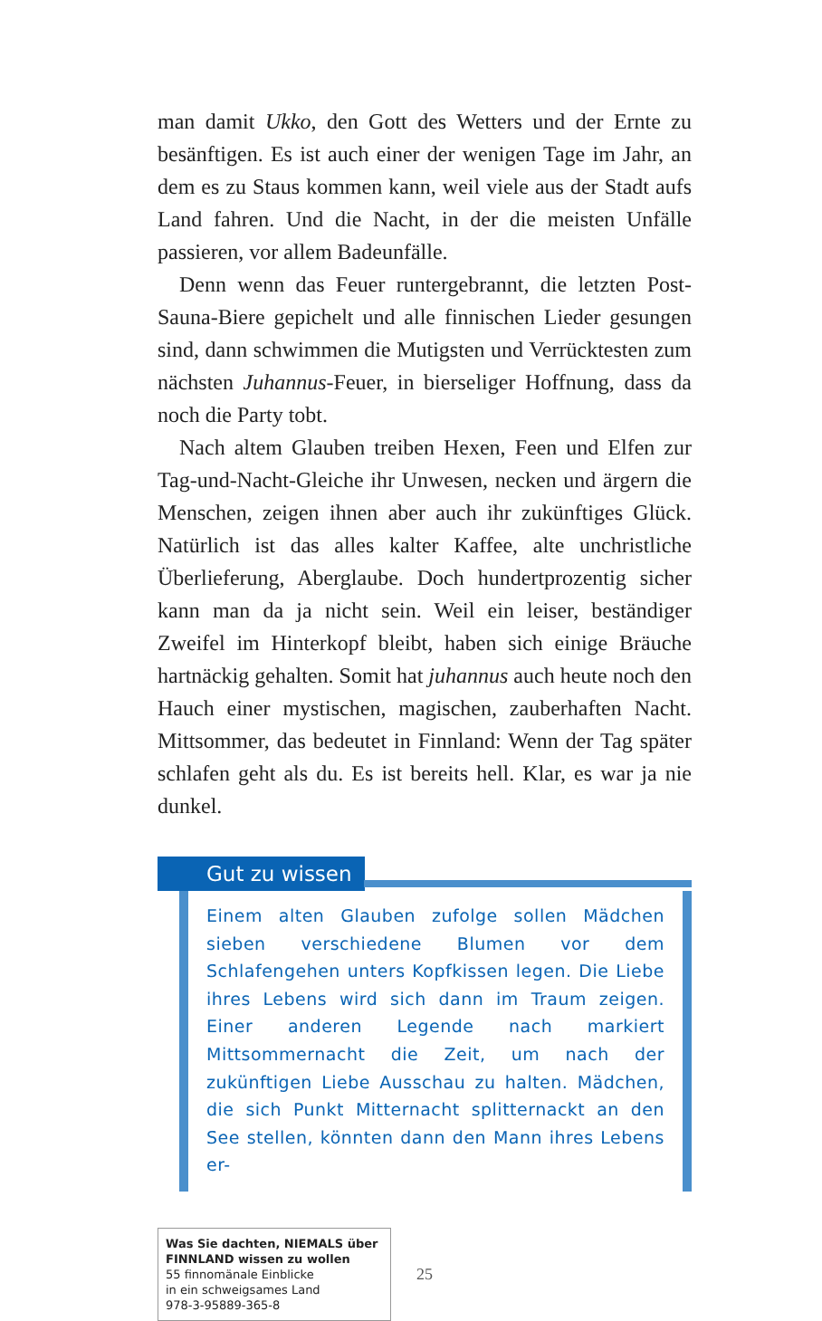man damit Ukko, den Gott des Wetters und der Ernte zu besänftigen. Es ist auch einer der wenigen Tage im Jahr, an dem es zu Staus kommen kann, weil viele aus der Stadt aufs Land fahren. Und die Nacht, in der die meisten Unfälle passieren, vor allem Badeunfälle.
Denn wenn das Feuer runtergebrannt, die letzten Post-Sauna-Biere gepichelt und alle finnischen Lieder gesungen sind, dann schwimmen die Mutigsten und Verrücktesten zum nächsten Juhannus-Feuer, in bierseliger Hoffnung, dass da noch die Party tobt.
Nach altem Glauben treiben Hexen, Feen und Elfen zur Tag-und-Nacht-Gleiche ihr Unwesen, necken und ärgern die Menschen, zeigen ihnen aber auch ihr zukünftiges Glück. Natürlich ist das alles kalter Kaffee, alte unchristliche Überlieferung, Aberglaube. Doch hundertprozentig sicher kann man da ja nicht sein. Weil ein leiser, beständiger Zweifel im Hinterkopf bleibt, haben sich einige Bräuche hartnäckig gehalten. Somit hat juhannus auch heute noch den Hauch einer mystischen, magischen, zauberhaften Nacht. Mittsommer, das bedeutet in Finnland: Wenn der Tag später schlafen geht als du. Es ist bereits hell. Klar, es war ja nie dunkel.
Gut zu wissen
Einem alten Glauben zufolge sollen Mädchen sieben verschiedene Blumen vor dem Schlafengehen unters Kopfkissen legen. Die Liebe ihres Lebens wird sich dann im Traum zeigen. Einer anderen Legende nach markiert Mittsommernacht die Zeit, um nach der zukünftigen Liebe Ausschau zu halten. Mädchen, die sich Punkt Mitternacht splitternackt an den See stellen, könnten dann den Mann ihres Lebens er-
Was Sie dachten, NIEMALS über FINNLAND wissen zu wollen
55 finnomänale Einblicke
in ein schweigsames Land
978-3-95889-365-8
25